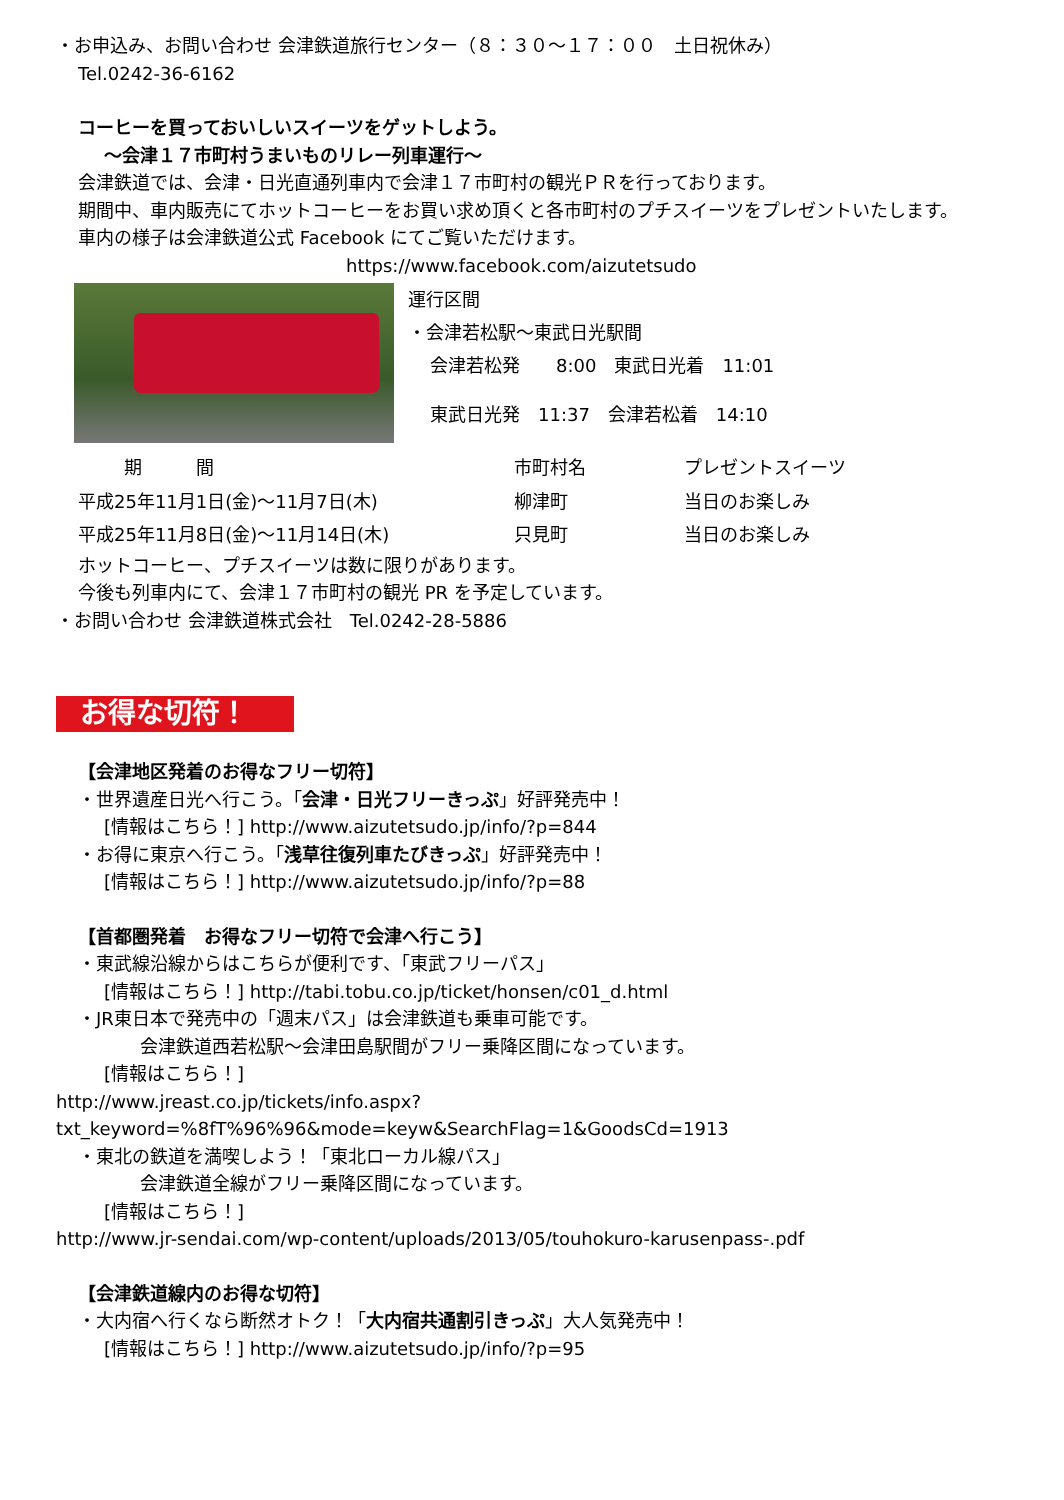・お申込み、お問い合わせ 会津鉄道旅行センター（８：３０～１７：００　土日祝休み）
Tel.0242-36-6162
コーヒーを買っておいしいスイーツをゲットしよう。
～会津１７市町村うまいものリレー列車運行～
会津鉄道では、会津・日光直通列車内で会津１７市町村の観光ＰＲを行っております。
期間中、車内販売にてホットコーヒーをお買い求め頂くと各市町村のプチスイーツをプレゼントいたします。
車内の様子は会津鉄道公式 Facebook にてご覧いただけます。
https://www.facebook.com/aizutetsudo
運行区間
・会津若松駅～東武日光駅間
会津若松発　　8:00　東武日光着　11:01
東武日光発　11:37　会津若松着　14:10
| 期 間 | 市町村名 | プレゼントスイーツ |
| --- | --- | --- |
| 平成25年11月1日(金)～11月7日(木) | 柳津町 | 当日のお楽しみ |
| 平成25年11月8日(金)～11月14日(木) | 只見町 | 当日のお楽しみ |
ホットコーヒー、プチスイーツは数に限りがあります。
今後も列車内にて、会津１７市町村の観光 PR を予定しています。
・お問い合わせ 会津鉄道株式会社　Tel.0242-28-5886
お得な切符！
【会津地区発着のお得なフリー切符】
・世界遺産日光へ行こう。「会津・日光フリーきっぷ」好評発売中！
[情報はこちら！] http://www.aizutetsudo.jp/info/?p=844
・お得に東京へ行こう。「浅草往復列車たびきっぷ」好評発売中！
[情報はこちら！] http://www.aizutetsudo.jp/info/?p=88
【首都圏発着　お得なフリー切符で会津へ行こう】
・東武線沿線からはこちらが便利です、「東武フリーパス」
[情報はこちら！] http://tabi.tobu.co.jp/ticket/honsen/c01_d.html
・JR東日本で発売中の「週末パス」は会津鉄道も乗車可能です。
会津鉄道西若松駅～会津田島駅間がフリー乗降区間になっています。
[情報はこちら！]
http://www.jreast.co.jp/tickets/info.aspx?txt_keyword=%8fT%96%96&mode=keyw&SearchFlag=1&GoodsCd=1913
・東北の鉄道を満喫しよう！「東北ローカル線パス」
会津鉄道全線がフリー乗降区間になっています。
[情報はこちら！]
http://www.jr-sendai.com/wp-content/uploads/2013/05/touhokuro-karusenpass-.pdf
【会津鉄道線内のお得な切符】
・大内宿へ行くなら断然オトク！「大内宿共通割引きっぷ」大人気発売中！
[情報はこちら！] http://www.aizutetsudo.jp/info/?p=95